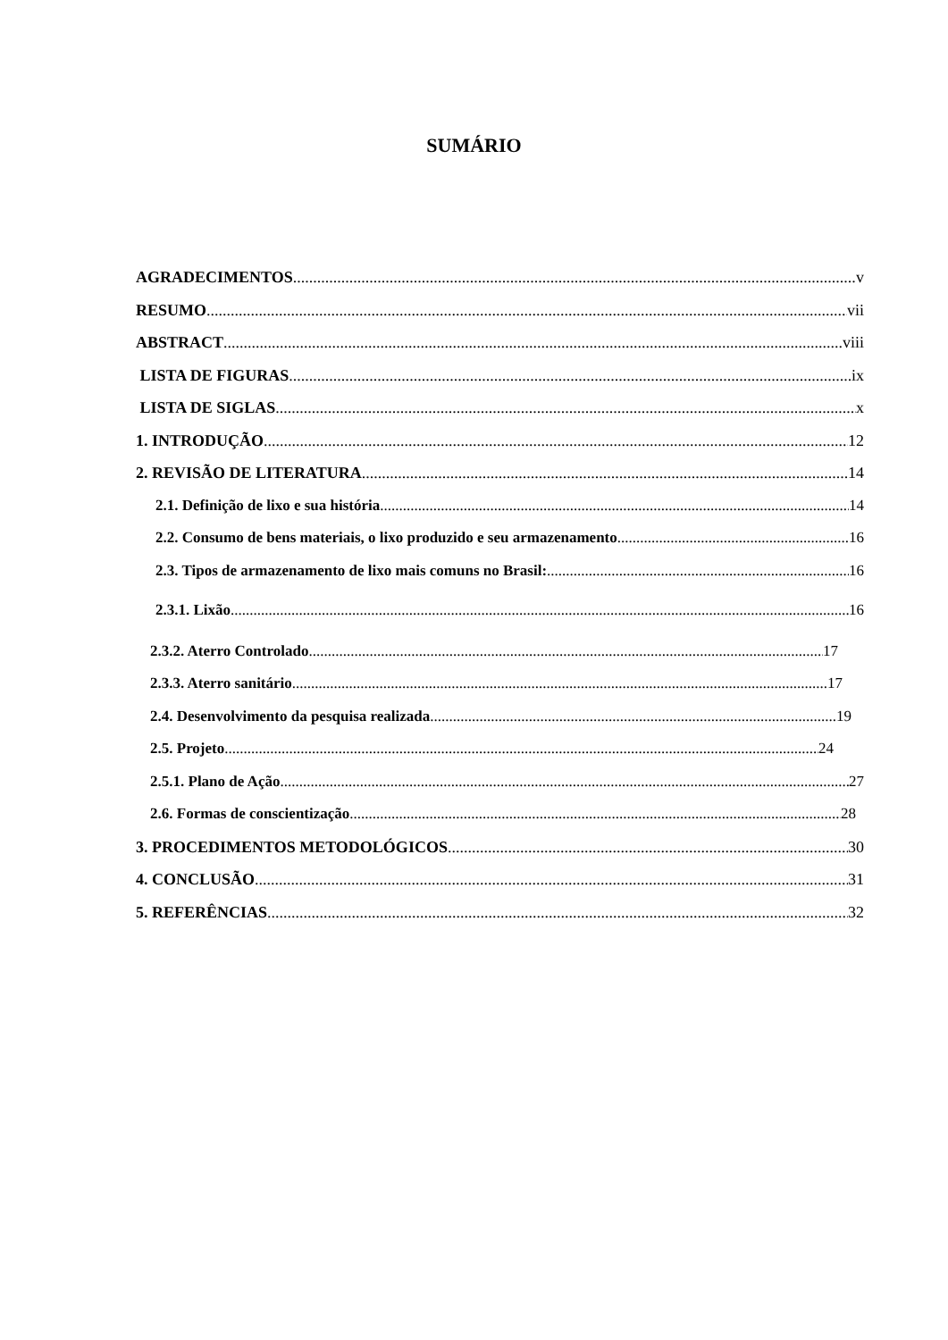SUMÁRIO
AGRADECIMENTOS v
RESUMO vii
ABSTRACT viii
LISTA DE FIGURAS ix
LISTA DE SIGLAS x
1. INTRODUÇÃO 12
2. REVISÃO DE LITERATURA 14
2.1. Definição de lixo e sua história 14
2.2. Consumo de bens materiais, o lixo produzido e seu armazenamento 16
2.3. Tipos de armazenamento de lixo mais comuns no Brasil: 16
2.3.1. Lixão 16
2.3.2. Aterro Controlado 17
2.3.3. Aterro sanitário 17
2.4. Desenvolvimento da pesquisa realizada 19
2.5. Projeto 24
2.5.1. Plano de Ação 27
2.6. Formas de conscientização 28
3. PROCEDIMENTOS METODOLÓGICOS 30
4. CONCLUSÃO 31
5. REFERÊNCIAS 32